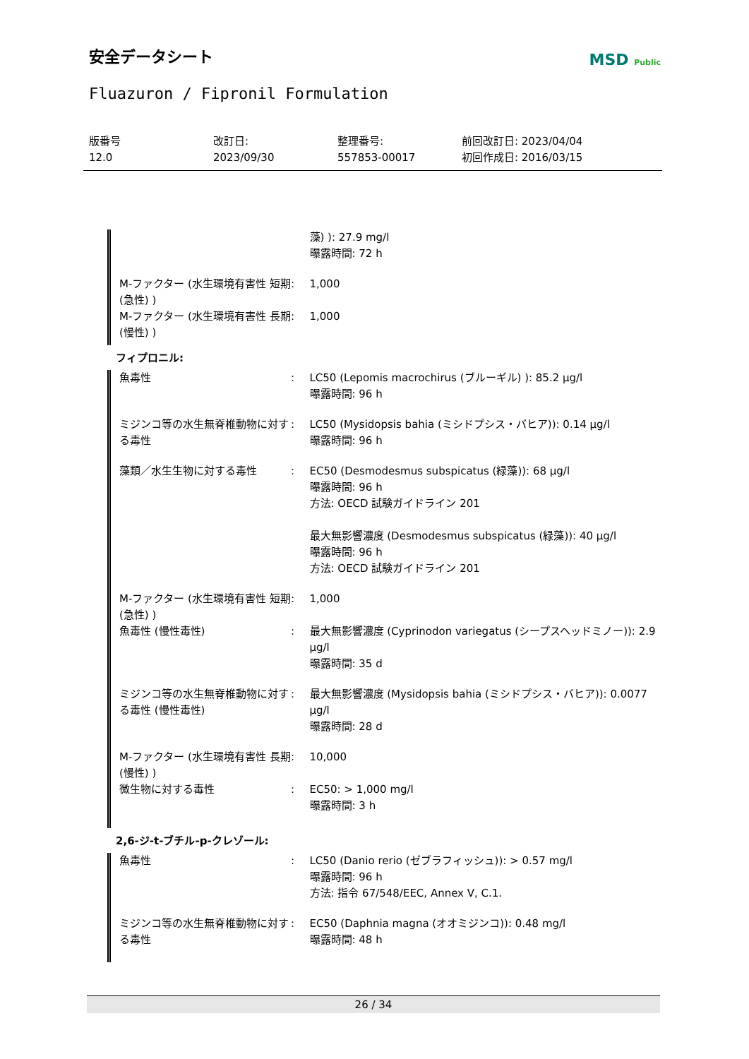安全データシート
MSD Public
Fluazuron / Fipronil Formulation
版番号
12.0
改訂日:
2023/09/30
整理番号:
557853-00017
前回改訂日: 2023/04/04
初回作成日: 2016/03/15
| | | 藻) ): 27.9 mg/l 曝露時間: 72 h |
| M-ファクター (水生環境有害性 短期 (急性) ) | : | 1,000 |
| M-ファクター (水生環境有害性 長期 (慢性) ) | : | 1,000 |
フィプロニル:
| 魚毒性 | : | LC50 (Lepomis macrochirus (ブルーギル) ): 85.2 μg/l 曝露時間: 96 h |
| ミジンコ等の水生無脊椎動物に対する毒性 | : | LC50 (Mysidopsis bahia (ミシドプシス・バヒア)): 0.14 μg/l 曝露時間: 96 h |
| 藻類／水生生物に対する毒性 | : | EC50 (Desmodesmus subspicatus (緑藻)): 68 μg/l 曝露時間: 96 h 方法: OECD 試験ガイドライン 201 最大無影響濃度 (Desmodesmus subspicatus (緑藻)): 40 μg/l 曝露時間: 96 h 方法: OECD 試験ガイドライン 201 |
| M-ファクター (水生環境有害性 短期 (急性) ) | : | 1,000 |
| 魚毒性 (慢性毒性) | : | 最大無影響濃度 (Cyprinodon variegatus (シープスヘッドミノー)): 2.9 μg/l 曝露時間: 35 d |
| ミジンコ等の水生無脊椎動物に対する毒性 (慢性毒性) | : | 最大無影響濃度 (Mysidopsis bahia (ミシドプシス・バヒア)): 0.0077 μg/l 曝露時間: 28 d |
| M-ファクター (水生環境有害性 長期 (慢性) ) | : | 10,000 |
| 微生物に対する毒性 | : | EC50: > 1,000 mg/l 曝露時間: 3 h |
2,6-ジ-t-ブチル-p-クレゾール:
| 魚毒性 | : | LC50 (Danio rerio (ゼブラフィッシュ)): > 0.57 mg/l 曝露時間: 96 h 方法: 指令 67/548/EEC, Annex V, C.1. |
| ミジンコ等の水生無脊椎動物に対する毒性 | : | EC50 (Daphnia magna (オオミジンコ)): 0.48 mg/l 曝露時間: 48 h |
26 / 34